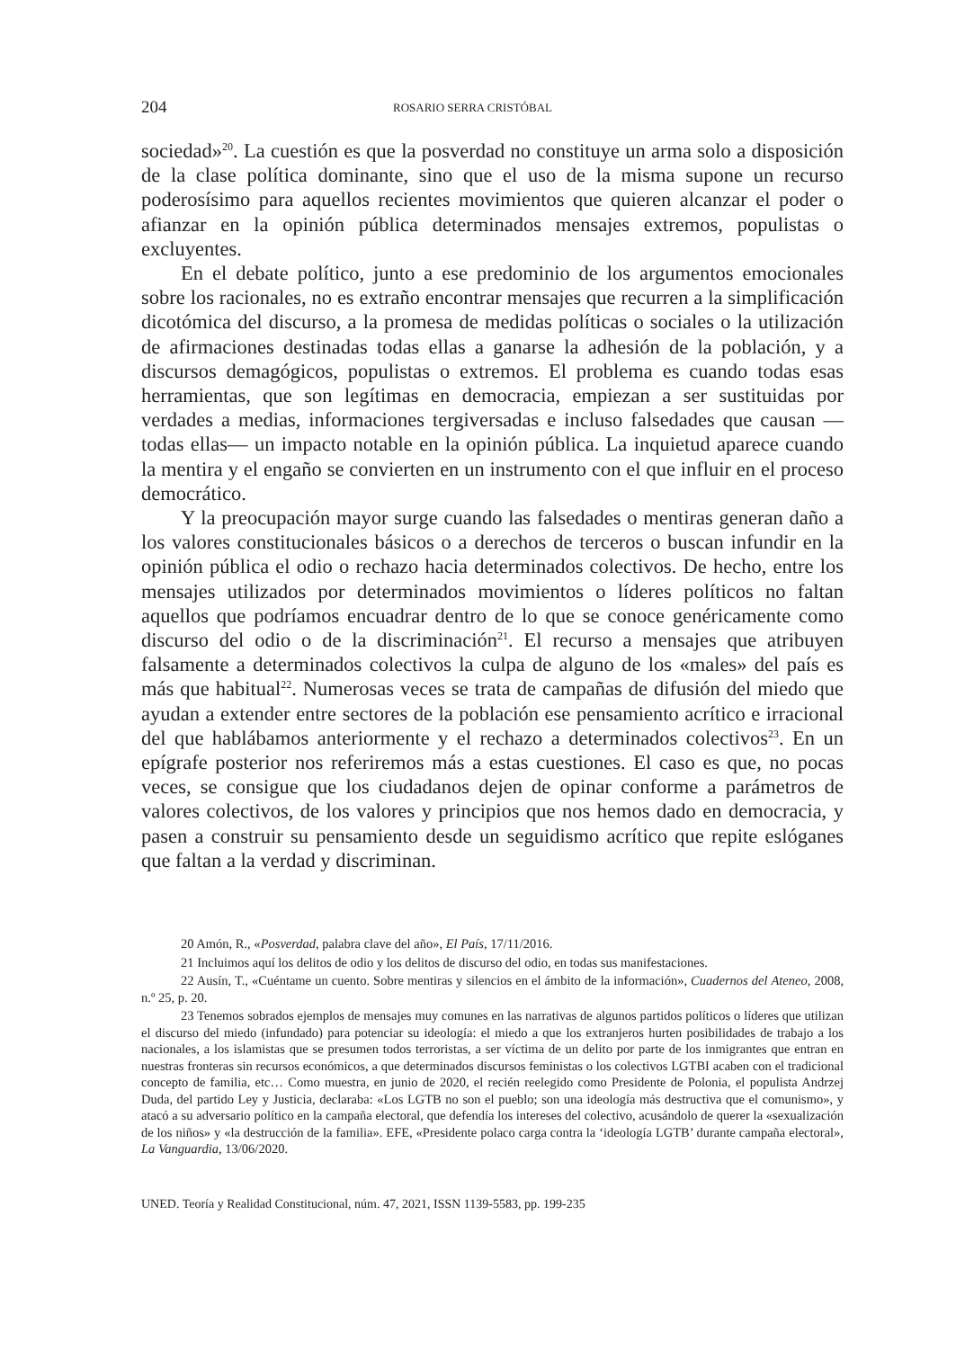204 ROSARIO SERRA CRISTÓBAL
sociedad»<sup>20</sup>. La cuestión es que la posverdad no constituye un arma solo a disposición de la clase política dominante, sino que el uso de la misma supone un recurso poderosísimo para aquellos recientes movimientos que quieren alcanzar el poder o afianzar en la opinión pública determinados mensajes extremos, populistas o excluyentes.
En el debate político, junto a ese predominio de los argumentos emocionales sobre los racionales, no es extraño encontrar mensajes que recurren a la simplificación dicotómica del discurso, a la promesa de medidas políticas o sociales o la utilización de afirmaciones destinadas todas ellas a ganarse la adhesión de la población, y a discursos demagógicos, populistas o extremos. El problema es cuando todas esas herramientas, que son legítimas en democracia, empiezan a ser sustituidas por verdades a medias, informaciones tergiversadas e incluso falsedades que causan —todas ellas— un impacto notable en la opinión pública. La inquietud aparece cuando la mentira y el engaño se convierten en un instrumento con el que influir en el proceso democrático.
Y la preocupación mayor surge cuando las falsedades o mentiras generan daño a los valores constitucionales básicos o a derechos de terceros o buscan infundir en la opinión pública el odio o rechazo hacia determinados colectivos. De hecho, entre los mensajes utilizados por determinados movimientos o líderes políticos no faltan aquellos que podríamos encuadrar dentro de lo que se conoce genéricamente como discurso del odio o de la discriminación<sup>21</sup>. El recurso a mensajes que atribuyen falsamente a determinados colectivos la culpa de alguno de los «males» del país es más que habitual<sup>22</sup>. Numerosas veces se trata de campañas de difusión del miedo que ayudan a extender entre sectores de la población ese pensamiento acrítico e irracional del que hablábamos anteriormente y el rechazo a determinados colectivos<sup>23</sup>. En un epígrafe posterior nos referiremos más a estas cuestiones. El caso es que, no pocas veces, se consigue que los ciudadanos dejen de opinar conforme a parámetros de valores colectivos, de los valores y principios que nos hemos dado en democracia, y pasen a construir su pensamiento desde un seguidismo acrítico que repite eslóganes que faltan a la verdad y discriminan.
20 Amón, R., «Posverdad, palabra clave del año», El País, 17/11/2016.
21 Incluimos aquí los delitos de odio y los delitos de discurso del odio, en todas sus manifestaciones.
22 Ausín, T., «Cuéntame un cuento. Sobre mentiras y silencios en el ámbito de la información», Cuadernos del Ateneo, 2008, n.º 25, p. 20.
23 Tenemos sobrados ejemplos de mensajes muy comunes en las narrativas de algunos partidos políticos o líderes que utilizan el discurso del miedo (infundado) para potenciar su ideología: el miedo a que los extranjeros hurten posibilidades de trabajo a los nacionales, a los islamistas que se presumen todos terroristas, a ser víctima de un delito por parte de los inmigrantes que entran en nuestras fronteras sin recursos económicos, a que determinados discursos feministas o los colectivos LGTBI acaben con el tradicional concepto de familia, etc… Como muestra, en junio de 2020, el recién reelegido como Presidente de Polonia, el populista Andrzej Duda, del partido Ley y Justicia, declaraba: «Los LGTB no son el pueblo; son una ideología más destructiva que el comunismo», y atacó a su adversario político en la campaña electoral, que defendía los intereses del colectivo, acusándolo de querer la «sexualización de los niños» y «la destrucción de la familia». EFE, «Presidente polaco carga contra la ‘ideología LGTB’ durante campaña electoral», La Vanguardia, 13/06/2020.
UNED. Teoría y Realidad Constitucional, núm. 47, 2021, ISSN 1139-5583, pp. 199-235